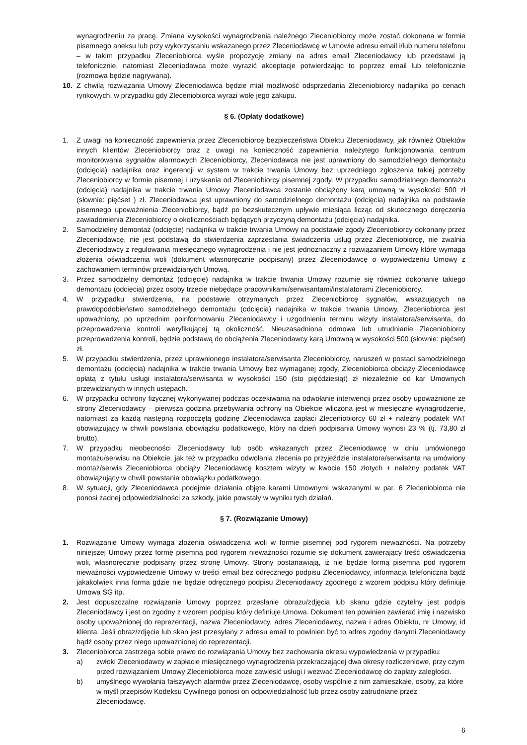wynagrodzeniu za pracę. Zmiana wysokości wynagrodzenia należnego Zleceniobiorcy może zostać dokonana w formie pisemnego aneksu lub przy wykorzystaniu wskazanego przez Zleceniodawcę w Umowie adresu email i/lub numeru telefonu – w takim przypadku Zleceniobiorca wyśle propozycję zmiany na adres email Zleceniodawcy lub przedstawi ją telefonicznie, natomiast Zleceniodawca może wyrazić akceptacje potwierdzając to poprzez email lub telefonicznie (rozmowa będzie nagrywana).
10. Z chwilą rozwiązania Umowy Zleceniodawca będzie miał możliwość odsprzedania Zleceniobiorcy nadajnika po cenach rynkowych, w przypadku gdy Zleceniobiorca wyrazi wolę jego zakupu.
§ 6. (Opłaty dodatkowe)
1. Z uwagi na konieczność zapewnienia przez Zleceniobiorcę bezpieczeństwa Obiektu Zleceniodawcy, jak również Obiektów innych klientów Zleceniobiorcy oraz z uwagi na konieczność zapewnienia należytego funkcjonowania centrum monitorowania sygnałów alarmowych Zleceniobiorcy, Zleceniodawca nie jest uprawniony do samodzielnego demontażu (odcięcia) nadajnika oraz ingerencji w system w trakcie trwania Umowy bez uprzedniego zgłoszenia takiej potrzeby Zleceniobiorcy w formie pisemnej i uzyskania od Zleceniobiorcy pisemnej zgody. W przypadku samodzielnego demontażu (odcięcia) nadajnika w trakcie trwania Umowy Zleceniodawca zostanie obciążony karą umowną w wysokości 500 zł (słownie: pięćset ) zł. Zleceniodawca jest uprawniony do samodzielnego demontażu (odcięcia) nadajnika na podstawie pisemnego upoważnienia Zleceniobiorcy, bądź po bezskutecznym upływie miesiąca licząc od skutecznego doręczenia zawiadomienia Zleceniobiorcy o okolicznościach będących przyczyną demontażu (odcięcia) nadajnika.
2. Samodzielny demontaż (odcięcie) nadajnika w trakcie trwania Umowy na podstawie zgody Zleceniobiorcy dokonany przez Zleceniodawcę, nie jest podstawą do stwierdzenia zaprzestania świadczenia usług przez Zleceniobiorcę, nie zwalnia Zleceniodawcy z regulowania miesięcznego wynagrodzenia i nie jest jednoznaczny z rozwiązaniem Umowy które wymaga złożenia oświadczenia woli (dokument własnoręcznie podpisany) przez Zleceniodawcę o wypowiedzeniu Umowy z zachowaniem terminów przewidzianych Umową.
3. Przez samodzielny demontaż (odcięcie) nadajnika w trakcie trwania Umowy rozumie się również dokonanie takiego demontażu (odcięcia) przez osoby trzecie niebędące pracownikami/serwisantami/instalatorami Zleceniobiorcy.
4. W przypadku stwierdzenia, na podstawie otrzymanych przez Zleceniobiorcę sygnałów, wskazujących na prawdopodobieństwo samodzielnego demontażu (odcięcia) nadajnika w trakcie trwania Umowy, Zleceniobiorca jest upoważniony, po uprzednim poinformowaniu Zleceniodawcy i uzgodnieniu terminu wizyty instalatora/serwisanta, do przeprowadzenia kontroli weryfikującej tą okoliczność. Nieuzasadniona odmowa lub utrudnianie Zleceniobiorcy przeprowadzenia kontroli, będzie podstawą do obciążenia Zleceniodawcy karą Umowną w wysokości 500 (słownie: pięćset) zł.
5. W przypadku stwierdzenia, przez uprawnionego instalatora/serwisanta Zleceniobiorcy, naruszeń w postaci samodzielnego demontażu (odcięcia) nadajnika w trakcie trwania Umowy bez wymaganej zgody, Zleceniobiorca obciąży Zleceniodawcę opłatą z tytułu usługi instalatora/serwisanta w wysokości 150 (sto pięćdziesiąt) zł niezależnie od kar Umownych przewidzianych w innych ustępach.
6. W przypadku ochrony fizycznej wykonywanej podczas oczekiwania na odwołanie interwencji przez osoby upoważnione ze strony Zleceniodawcy – pierwsza godzina przebywania ochrony na Obiekcie wliczona jest w miesięczne wynagrodzenie, natomiast za każdą następną rozpoczętą godzinę Zleceniodawca zapłaci Zleceniobiorcy 60 zł + należny podatek VAT obowiązujący w chwili powstania obowiązku podatkowego, który na dzień podpisania Umowy wynosi 23 % (tj. 73,80 zł brutto).
7. W przypadku nieobecności Zleceniodawcy lub osób wskazanych przez Zleceniodawcę w dniu umówionego montażu/serwisu na Obiekcie, jak też w przypadku odwołania zlecenia po przyjeździe instalatora/serwisanta na umówiony montaż/serwis Zleceniobiorca obciąży Zleceniodawcę kosztem wizyty w kwocie 150 złotych + należny podatek VAT obowiązujący w chwili powstania obowiązku podatkowego.
8. W sytuacji, gdy Zleceniodawca podejmie działania objęte karami Umownymi wskazanymi w par. 6 Zleceniobiorca nie ponosi żadnej odpowiedzialności za szkody, jakie powstały w wyniku tych działań.
§ 7. (Rozwiązanie Umowy)
1. Rozwiązanie Umowy wymaga złożenia oświadczenia woli w formie pisemnej pod rygorem nieważności. Na potrzeby niniejszej Umowy przez formę pisemną pod rygorem nieważności rozumie się dokument zawierający treść oświadczenia woli, własnoręcznie podpisany przez stronę Umowy. Strony postanawiają, iż nie będzie formą pisemną pod rygorem nieważności wypowiedzenie Umowy w treści email bez odręcznego podpisu Zleceniodawcy, informacja telefoniczna bądź jakakolwiek inna forma gdzie nie będzie odręcznego podpisu Zleceniodawcy zgodnego z wzorem podpisu który definiuje Umowa SG itp.
2. Jest dopuszczalne rozwiązanie Umowy poprzez przesłanie obrazu/zdjęcia lub skanu gdzie czytelny jest podpis Zleceniodawcy i jest on zgodny z wzorem podpisu który definiuje Umowa. Dokument ten powinien zawierać imię i nazwisko osoby upoważnionej do reprezentacji, nazwa Zleceniodawcy, adres Zleceniodawcy, nazwa i adres Obiektu, nr Umowy, id klienta. Jeśli obraz/zdjęcie lub skan jest przesyłany z adresu email to powinien być to adres zgodny danymi Zleceniodawcy bądź osoby przez niego upoważnionej do reprezentacji.
3. Zleceniobiorca zastrzega sobie prawo do rozwiązania Umowy bez zachowania okresu wypowiedzenia w przypadku:
a) zwłoki Zleceniodawcy w zapłacie miesięcznego wynagrodzenia przekraczającej dwa okresy rozliczeniowe, przy czym przed rozwiązaniem Umowy Zleceniobiorca może zawiesić usługi i wezwać Zleceniodawcę do zapłaty zaległości.
b) umyślnego wywołania fałszywych alarmów przez Zleceniodawcę, osoby wspólnie z nim zamieszkałe, osoby, za które w myśl przepisów Kodeksu Cywilnego ponosi on odpowiedzialność lub przez osoby zatrudniane przez Zleceniodawcę.
6